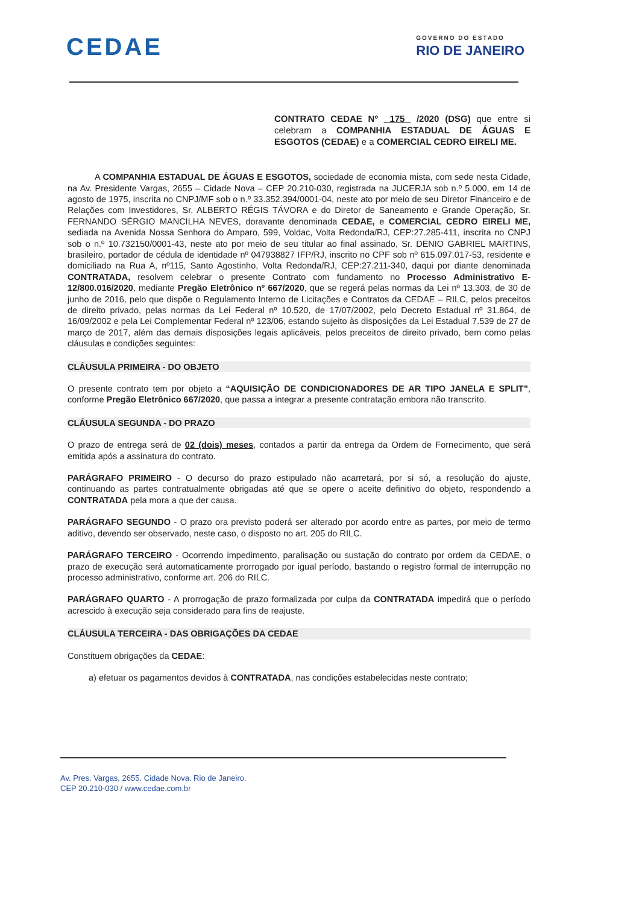CEDAE
GOVERNO DO ESTADO
RIO DE JANEIRO
CONTRATO CEDAE Nº 175 /2020 (DSG) que entre si celebram a COMPANHIA ESTADUAL DE ÁGUAS E ESGOTOS (CEDAE) e a COMERCIAL CEDRO EIRELI ME.
A COMPANHIA ESTADUAL DE ÁGUAS E ESGOTOS, sociedade de economia mista, com sede nesta Cidade, na Av. Presidente Vargas, 2655 – Cidade Nova – CEP 20.210-030, registrada na JUCERJA sob n.º 5.000, em 14 de agosto de 1975, inscrita no CNPJ/MF sob o n.º 33.352.394/0001-04, neste ato por meio de seu Diretor Financeiro e de Relações com Investidores, Sr. ALBERTO RÉGIS TÁVORA e do Diretor de Saneamento e Grande Operação, Sr. FERNANDO SÉRGIO MANCILHA NEVES, doravante denominada CEDAE, e COMERCIAL CEDRO EIRELI ME, sediada na Avenida Nossa Senhora do Amparo, 599, Voldac, Volta Redonda/RJ, CEP:27.285-411, inscrita no CNPJ sob o n.º 10.732150/0001-43, neste ato por meio de seu titular ao final assinado, Sr. DENIO GABRIEL MARTINS, brasileiro, portador de cédula de identidade nº 047938827 IFP/RJ, inscrito no CPF sob nº 615.097.017-53, residente e domiciliado na Rua A, nº115, Santo Agostinho, Volta Redonda/RJ, CEP:27.211-340, daqui por diante denominada CONTRATADA, resolvem celebrar o presente Contrato com fundamento no Processo Administrativo E- 12/800.016/2020, mediante Pregão Eletrônico nº 667/2020, que se regerá pelas normas da Lei nº 13.303, de 30 de junho de 2016, pelo que dispõe o Regulamento Interno de Licitações e Contratos da CEDAE – RILC, pelos preceitos de direito privado, pelas normas da Lei Federal nº 10.520, de 17/07/2002, pelo Decreto Estadual nº 31.864, de 16/09/2002 e pela Lei Complementar Federal nº 123/06, estando sujeito às disposições da Lei Estadual 7.539 de 27 de março de 2017, além das demais disposições legais aplicáveis, pelos preceitos de direito privado, bem como pelas cláusulas e condições seguintes:
CLÁUSULA PRIMEIRA - DO OBJETO
O presente contrato tem por objeto a “AQUISIÇÃO DE CONDICIONADORES DE AR TIPO JANELA E SPLIT”, conforme Pregão Eletrônico 667/2020, que passa a integrar a presente contratação embora não transcrito.
CLÁUSULA SEGUNDA - DO PRAZO
O prazo de entrega será de 02 (dois) meses, contados a partir da entrega da Ordem de Fornecimento, que será emitida após a assinatura do contrato.
PARÁGRAFO PRIMEIRO - O decurso do prazo estipulado não acarretará, por si só, a resolução do ajuste, continuando as partes contratualmente obrigadas até que se opere o aceite definitivo do objeto, respondendo a CONTRATADA pela mora a que der causa.
PARÁGRAFO SEGUNDO - O prazo ora previsto poderá ser alterado por acordo entre as partes, por meio de termo aditivo, devendo ser observado, neste caso, o disposto no art. 205 do RILC.
PARÁGRAFO TERCEIRO - Ocorrendo impedimento, paralisação ou sustação do contrato por ordem da CEDAE, o prazo de execução será automaticamente prorrogado por igual período, bastando o registro formal de interrupção no processo administrativo, conforme art. 206 do RILC.
PARÁGRAFO QUARTO - A prorrogação de prazo formalizada por culpa da CONTRATADA impedirá que o período acrescido à execução seja considerado para fins de reajuste.
CLÁUSULA TERCEIRA - DAS OBRIGAÇÕES DA CEDAE
Constituem obrigações da CEDAE:
a) efetuar os pagamentos devidos à CONTRATADA, nas condições estabelecidas neste contrato;
Av. Pres. Vargas, 2655. Cidade Nova. Rio de Janeiro.
CEP 20.210-030 / www.cedae.com.br